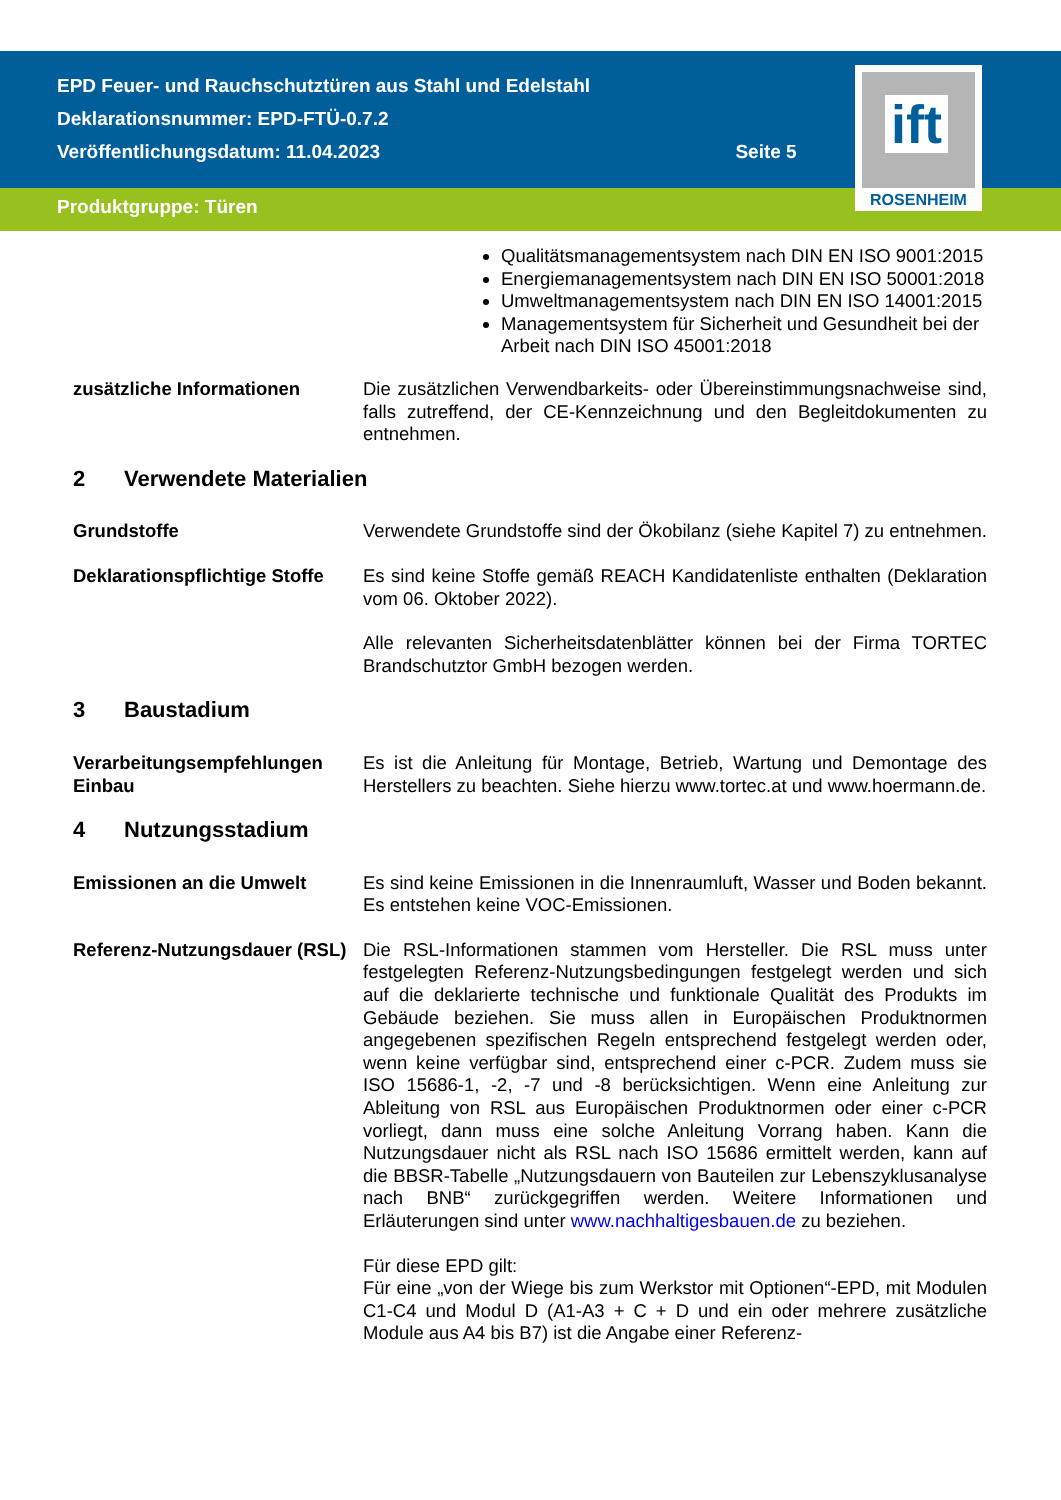EPD Feuer- und Rauchschutztüren aus Stahl und Edelstahl
Deklarationsnummer: EPD-FTÜ-0.7.2
Veröffentlichungsdatum: 11.04.2023 Seite 5
Produktgruppe: Türen
ift
ROSENHEIM
Qualitätsmanagementsystem nach DIN EN ISO 9001:2015
Energiemanagementsystem nach DIN EN ISO 50001:2018
Umweltmanagementsystem nach DIN EN ISO 14001:2015
Managementsystem für Sicherheit und Gesundheit bei der Arbeit nach DIN ISO 45001:2018
zusätzliche Informationen Die zusätzlichen Verwendbarkeits- oder Übereinstimmungsnachweise sind, falls zutreffend, der CE-Kennzeichnung und den Begleit­dokumenten zu entnehmen.
2 Verwendete Materialien
Grundstoffe Verwendete Grundstoffe sind der Ökobilanz (siehe Kapitel 7) zu entnehmen.
Deklarationspflichtige Stoffe
Es sind keine Stoffe gemäß REACH Kandidatenliste enthalten (Deklaration vom 06. Oktober 2022).
Alle relevanten Sicherheitsdatenblätter können bei der Firma TORTEC Brandschutztor GmbH bezogen werden.
3 Baustadium
Verarbeitungsempfehlungen Einbau
Es ist die Anleitung für Montage, Betrieb, Wartung und Demontage des Herstellers zu beachten. Siehe hierzu www.tortec.at und www.hoermann.de.
4 Nutzungsstadium
Emissionen an die Umwelt Es sind keine Emissionen in die Innenraumluft, Wasser und Boden bekannt. Es entstehen keine VOC-Emissionen.
Referenz-Nutzungsdauer (RSL)
Die RSL-Informationen stammen vom Hersteller. Die RSL muss unter festgelegten Referenz-Nutzungsbedingungen festgelegt werden und sich auf die deklarierte technische und funktionale Qualität des Produkts im Gebäude beziehen. Sie muss allen in Europäischen Produktnormen angegebenen spezifischen Regeln entsprechend festgelegt werden oder, wenn keine verfügbar sind, entsprechend einer c-PCR. Zudem muss sie ISO 15686-1, -2, -7 und -8 berücksichtigen. Wenn eine Anleitung zur Ableitung von RSL aus Europäischen Produktnormen oder einer c-PCR vorliegt, dann muss eine solche Anleitung Vorrang haben. Kann die Nutzungsdauer nicht als RSL nach ISO 15686 ermittelt werden, kann auf die BBSR-Tabelle „Nutzungsdauern von Bauteilen zur Lebenszyklusanalyse nach BNB“ zurückgegriffen werden. Weitere Infor­mationen und Erläuterungen sind unter www.nachhaltigesbauen.de zu beziehen.
Für diese EPD gilt:
Für eine „von der Wiege bis zum Werkstor mit Optionen“-EPD, mit Modulen C1-C4 und Modul D (A1-A3 + C + D und ein oder mehrere zusätzliche Module aus A4 bis B7) ist die Angabe einer Referenz-